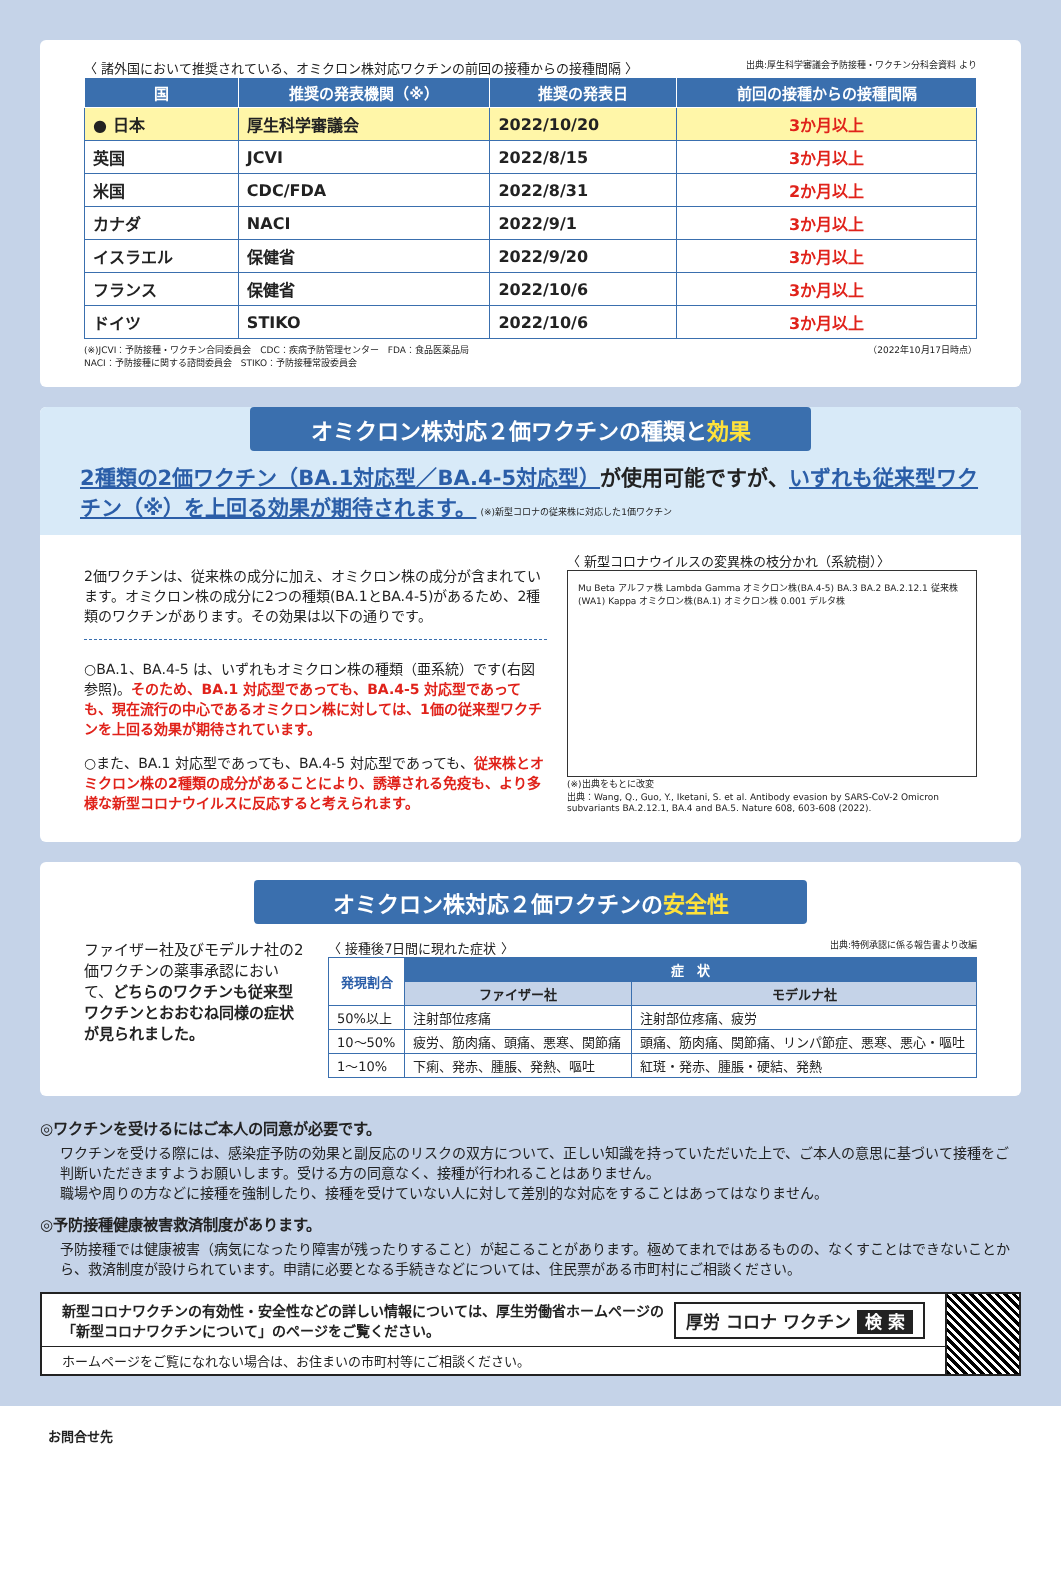〈 諸外国において推奨されている、オミクロン株対応ワクチンの前回の接種からの接種間隔 〉 出典:厚生科学審議会予防接種・ワクチン分科会資料 より
| 国 | 推奨の発表機関（※） | 推奨の発表日 | 前回の接種からの接種間隔 |
| --- | --- | --- | --- |
| ● 日本 | 厚生科学審議会 | 2022/10/20 | 3か月以上 |
| 英国 | JCVI | 2022/8/15 | 3か月以上 |
| 米国 | CDC/FDA | 2022/8/31 | 2か月以上 |
| カナダ | NACI | 2022/9/1 | 3か月以上 |
| イスラエル | 保健省 | 2022/9/20 | 3か月以上 |
| フランス | 保健省 | 2022/10/6 | 3か月以上 |
| ドイツ | STIKO | 2022/10/6 | 3か月以上 |
(※)JCVI：予防接種・ワクチン合同委員会　CDC：疾病予防管理センター　FDA：食品医薬品局
NACI：予防接種に関する諮問委員会　STIKO：予防接種常設委員会 （2022年10月17日時点）
オミクロン株対応２価ワクチンの種類と効果
2種類の2価ワクチン（BA.1対応型／BA.4-5対応型）が使用可能ですが、いずれも従来型ワクチン（※）を上回る効果が期待されます。 (※)新型コロナの従来株に対応した1価ワクチン
2価ワクチンは、従来株の成分に加え、オミクロン株の成分が含まれています。オミクロン株の成分に2つの種類(BA.1とBA.4-5)があるため、2種類のワクチンがあります。その効果は以下の通りです。
○BA.1、BA.4-5 は、いずれもオミクロン株の種類（亜系統）です(右図参照)。そのため、BA.1 対応型であっても、BA.4-5 対応型であっても、現在流行の中心であるオミクロン株に対しては、1価の従来型ワクチンを上回る効果が期待されています。
○また、BA.1 対応型であっても、BA.4-5 対応型であっても、従来株とオミクロン株の2種類の成分があることにより、誘導される免疫も、より多様な新型コロナウイルスに反応すると考えられます。
〈 新型コロナウイルスの変異株の枝分かれ（系統樹）〉
Mu Beta アルファ株 Lambda Gamma オミクロン株(BA.4-5) BA.3 BA.2 BA.2.12.1 従来株(WA1) Kappa オミクロン株(BA.1) オミクロン株 0.001 デルタ株
(※)出典をもとに改変
出典：Wang, Q., Guo, Y., Iketani, S. et al. Antibody evasion by SARS-CoV-2 Omicron subvariants BA.2.12.1, BA.4 and BA.5. Nature 608, 603-608 (2022).
オミクロン株対応２価ワクチンの安全性
ファイザー社及びモデルナ社の2価ワクチンの薬事承認において、どちらのワクチンも従来型ワクチンとおおむね同様の症状が見られました。
〈 接種後7日間に現れた症状 〉 出典:特例承認に係る報告書より改編
| 発現割合 | 症 状 | |
| --- | --- | --- |
| | ファイザー社 | モデルナ社 |
| 50%以上 | 注射部位疼痛 | 注射部位疼痛、疲労 |
| 10〜50% | 疲労、筋肉痛、頭痛、悪寒、関節痛 | 頭痛、筋肉痛、関節痛、リンパ節症、悪寒、悪心・嘔吐 |
| 1〜10% | 下痢、発赤、腫脹、発熱、嘔吐 | 紅斑・発赤、腫脹・硬結、発熱 |
◎ワクチンを受けるにはご本人の同意が必要です。
ワクチンを受ける際には、感染症予防の効果と副反応のリスクの双方について、正しい知識を持っていただいた上で、ご本人の意思に基づいて接種をご判断いただきますようお願いします。受ける方の同意なく、接種が行われることはありません。
職場や周りの方などに接種を強制したり、接種を受けていない人に対して差別的な対応をすることはあってはなりません。
◎予防接種健康被害救済制度があります。
予防接種では健康被害（病気になったり障害が残ったりすること）が起こることがあります。極めてまれではあるものの、なくすことはできないことから、救済制度が設けられています。申請に必要となる手続きなどについては、住民票がある市町村にご相談ください。
新型コロナワクチンの有効性・安全性などの詳しい情報については、厚生労働省ホームページの「新型コロナワクチンについて」のページをご覧ください。 厚労 コロナ ワクチン 検 索
ホームページをご覧になれない場合は、お住まいの市町村等にご相談ください。
お問合せ先